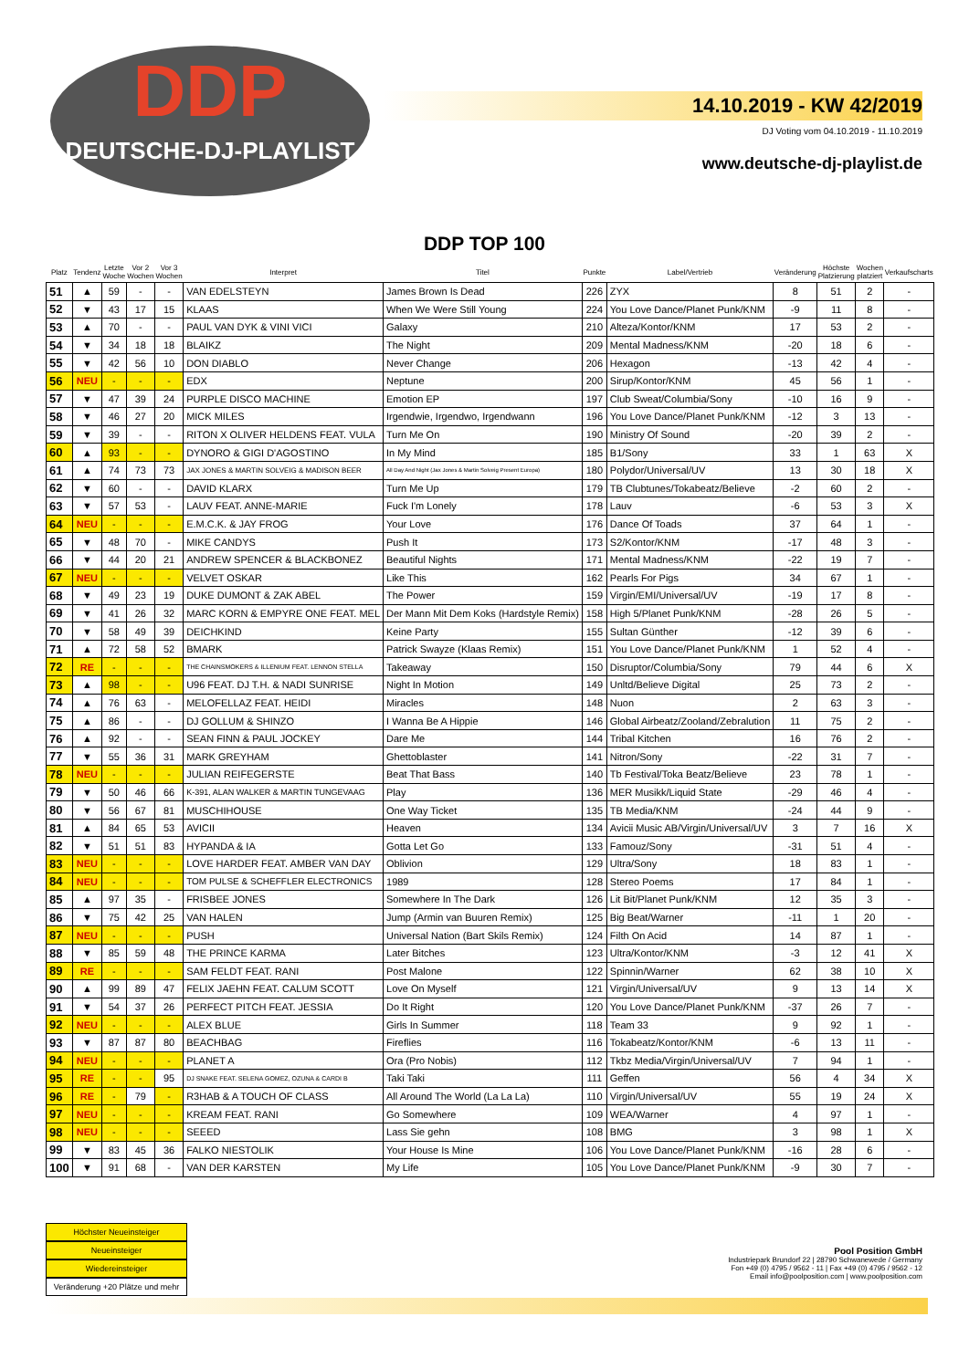DDP
DEUTSCHE-DJ-PLAYLIST
14.10.2019 - KW 42/2019
DJ Voting vom 04.10.2019 - 11.10.2019
www.deutsche-dj-playlist.de
DDP TOP 100
| Platz | Tendenz | Letzte Woche | Vor 2 Wochen | Vor 3 Wochen | Interpret | Titel | Punkte | Label/Vertrieb | Veränderung | Höchste Platzierung | Wochen platziert | Verkaufscharts |
| --- | --- | --- | --- | --- | --- | --- | --- | --- | --- | --- | --- | --- |
| 51 | ▲ | 59 | - | - | VAN EDELSTEYN | James Brown Is Dead | 226 | ZYX | 8 | 51 | 2 | - |
| 52 | ▼ | 43 | 17 | 15 | KLAAS | When We Were Still Young | 224 | You Love Dance/Planet Punk/KNM | -9 | 11 | 8 | - |
| 53 | ▲ | 70 | - | - | PAUL VAN DYK & VINI VICI | Galaxy | 210 | Alteza/Kontor/KNM | 17 | 53 | 2 | - |
| 54 | ▼ | 34 | 18 | 18 | BLAIKZ | The Night | 209 | Mental Madness/KNM | -20 | 18 | 6 | - |
| 55 | ▼ | 42 | 56 | 10 | DON DIABLO | Never Change | 206 | Hexagon | -13 | 42 | 4 | - |
| 56 | NEU | - | - | - | EDX | Neptune | 200 | Sirup/Kontor/KNM | 45 | 56 | 1 | - |
| 57 | ▼ | 47 | 39 | 24 | PURPLE DISCO MACHINE | Emotion EP | 197 | Club Sweat/Columbia/Sony | -10 | 16 | 9 | - |
| 58 | ▼ | 46 | 27 | 20 | MICK MILES | Irgendwie, Irgendwo, Irgendwann | 196 | You Love Dance/Planet Punk/KNM | -12 | 3 | 13 | - |
| 59 | ▼ | 39 | - | - | RITON X OLIVER HELDENS FEAT. VULA | Turn Me On | 190 | Ministry Of Sound | -20 | 39 | 2 | - |
| 60 | ▲ | 93 | - | - | DYNORO & GIGI D'AGOSTINO | In My Mind | 185 | B1/Sony | 33 | 1 | 63 | X |
| 61 | ▲ | 74 | 73 | 73 | JAX JONES & MARTIN SOLVEIG & MADISON BEER | All Day And Night (Jax Jones & Martin Solveig Present Europa) | 180 | Polydor/Universal/UV | 13 | 30 | 18 | X |
| 62 | ▼ | 60 | - | - | DAVID KLARX | Turn Me Up | 179 | TB Clubtunes/Tokabeatz/Believe | -2 | 60 | 2 | - |
| 63 | ▼ | 57 | 53 | - | LAUV FEAT. ANNE-MARIE | Fuck I'm Lonely | 178 | Lauv | -6 | 53 | 3 | X |
| 64 | NEU | - | - | - | E.M.C.K. & JAY FROG | Your Love | 176 | Dance Of Toads | 37 | 64 | 1 | - |
| 65 | ▼ | 48 | 70 | - | MIKE CANDYS | Push It | 173 | S2/Kontor/KNM | -17 | 48 | 3 | - |
| 66 | ▼ | 44 | 20 | 21 | ANDREW SPENCER & BLACKBONEZ | Beautiful Nights | 171 | Mental Madness/KNM | -22 | 19 | 7 | - |
| 67 | NEU | - | - | - | VELVET OSKAR | Like This | 162 | Pearls For Pigs | 34 | 67 | 1 | - |
| 68 | ▼ | 49 | 23 | 19 | DUKE DUMONT & ZAK ABEL | The Power | 159 | Virgin/EMI/Universal/UV | -19 | 17 | 8 | - |
| 69 | ▼ | 41 | 26 | 32 | MARC KORN & EMPYRE ONE FEAT. MEL | Der Mann Mit Dem Koks (Hardstyle Remix) | 158 | High 5/Planet Punk/KNM | -28 | 26 | 5 | - |
| 70 | ▼ | 58 | 49 | 39 | DEICHKIND | Keine Party | 155 | Sultan Günther | -12 | 39 | 6 | - |
| 71 | ▲ | 72 | 58 | 52 | BMARK | Patrick Swayze (Klaas Remix) | 151 | You Love Dance/Planet Punk/KNM | 1 | 52 | 4 | - |
| 72 | RE | - | - | - | THE CHAINSMOKERS & ILLENIUM FEAT. LENNON STELLA | Takeaway | 150 | Disruptor/Columbia/Sony | 79 | 44 | 6 | X |
| 73 | ▲ | 98 | - | - | U96 FEAT. DJ T.H. & NADI SUNRISE | Night In Motion | 149 | Unltd/Believe Digital | 25 | 73 | 2 | - |
| 74 | ▲ | 76 | 63 | - | MELOFELLAZ FEAT. HEIDI | Miracles | 148 | Nuon | 2 | 63 | 3 | - |
| 75 | ▲ | 86 | - | - | DJ GOLLUM & SHINZO | I Wanna Be A Hippie | 146 | Global Airbeatz/Zooland/Zebralution | 11 | 75 | 2 | - |
| 76 | ▲ | 92 | - | - | SEAN FINN & PAUL JOCKEY | Dare Me | 144 | Tribal Kitchen | 16 | 76 | 2 | - |
| 77 | ▼ | 55 | 36 | 31 | MARK GREYHAM | Ghettoblaster | 141 | Nitron/Sony | -22 | 31 | 7 | - |
| 78 | NEU | - | - | - | JULIAN REIFEGERSTE | Beat That Bass | 140 | Tb Festival/Toka Beatz/Believe | 23 | 78 | 1 | - |
| 79 | ▼ | 50 | 46 | 66 | K-391, ALAN WALKER & MARTIN TUNGEVAAG | Play | 136 | MER Musikk/Liquid State | -29 | 46 | 4 | - |
| 80 | ▼ | 56 | 67 | 81 | MUSCHIHOUSE | One Way Ticket | 135 | TB Media/KNM | -24 | 44 | 9 | - |
| 81 | ▲ | 84 | 65 | 53 | AVICII | Heaven | 134 | Avicii Music AB/Virgin/Universal/UV | 3 | 7 | 16 | X |
| 82 | ▼ | 51 | 51 | 83 | HYPANDA & IA | Gotta Let Go | 133 | Famouz/Sony | -31 | 51 | 4 | - |
| 83 | NEU | - | - | - | LOVE HARDER FEAT. AMBER VAN DAY | Oblivion | 129 | Ultra/Sony | 18 | 83 | 1 | - |
| 84 | NEU | - | - | - | TOM PULSE & SCHEFFLER ELECTRONICS | 1989 | 128 | Stereo Poems | 17 | 84 | 1 | - |
| 85 | ▲ | 97 | 35 | - | FRISBEE JONES | Somewhere In The Dark | 126 | Lit Bit/Planet Punk/KNM | 12 | 35 | 3 | - |
| 86 | ▼ | 75 | 42 | 25 | VAN HALEN | Jump (Armin van Buuren Remix) | 125 | Big Beat/Warner | -11 | 1 | 20 | - |
| 87 | NEU | - | - | - | PUSH | Universal Nation (Bart Skils Remix) | 124 | Filth On Acid | 14 | 87 | 1 | - |
| 88 | ▼ | 85 | 59 | 48 | THE PRINCE KARMA | Later Bitches | 123 | Ultra/Kontor/KNM | -3 | 12 | 41 | X |
| 89 | RE | - | - | - | SAM FELDT FEAT. RANI | Post Malone | 122 | Spinnin/Warner | 62 | 38 | 10 | X |
| 90 | ▲ | 99 | 89 | 47 | FELIX JAEHN FEAT. CALUM SCOTT | Love On Myself | 121 | Virgin/Universal/UV | 9 | 13 | 14 | X |
| 91 | ▼ | 54 | 37 | 26 | PERFECT PITCH FEAT. JESSIA | Do It Right | 120 | You Love Dance/Planet Punk/KNM | -37 | 26 | 7 | - |
| 92 | NEU | - | - | - | ALEX BLUE | Girls In Summer | 118 | Team 33 | 9 | 92 | 1 | - |
| 93 | ▼ | 87 | 87 | 80 | BEACHBAG | Fireflies | 116 | Tokabeatz/Kontor/KNM | -6 | 13 | 11 | - |
| 94 | NEU | - | - | - | PLANET A | Ora (Pro Nobis) | 112 | Tkbz Media/Virgin/Universal/UV | 7 | 94 | 1 | - |
| 95 | RE | - | - | 95 | DJ SNAKE FEAT. SELENA GOMEZ, OZUNA & CARDI B | Taki Taki | 111 | Geffen | 56 | 4 | 34 | X |
| 96 | RE | - | 79 | - | R3HAB & A TOUCH OF CLASS | All Around The World (La La La) | 110 | Virgin/Universal/UV | 55 | 19 | 24 | X |
| 97 | NEU | - | - | - | KREAM FEAT. RANI | Go Somewhere | 109 | WEA/Warner | 4 | 97 | 1 | - |
| 98 | NEU | - | - | - | SEEED | Lass Sie gehn | 108 | BMG | 3 | 98 | 1 | X |
| 99 | ▼ | 83 | 45 | 36 | FALKO NIESTOLIK | Your House Is Mine | 106 | You Love Dance/Planet Punk/KNM | -16 | 28 | 6 | - |
| 100 | ▼ | 91 | 68 | - | VAN DER KARSTEN | My Life | 105 | You Love Dance/Planet Punk/KNM | -9 | 30 | 7 | - |
Höchster Neueinsteiger
Neueinsteiger
Wiedereinsteiger
Veränderung +20 Plätze und mehr
Pool Position GmbH
Industriepark Brundorf 22 | 28790 Schwanewede / Germany
Fon +49 (0) 4795 / 9562 - 11 | Fax +49 (0) 4795 / 9562 - 12
Email info@poolposition.com | www.poolposition.com